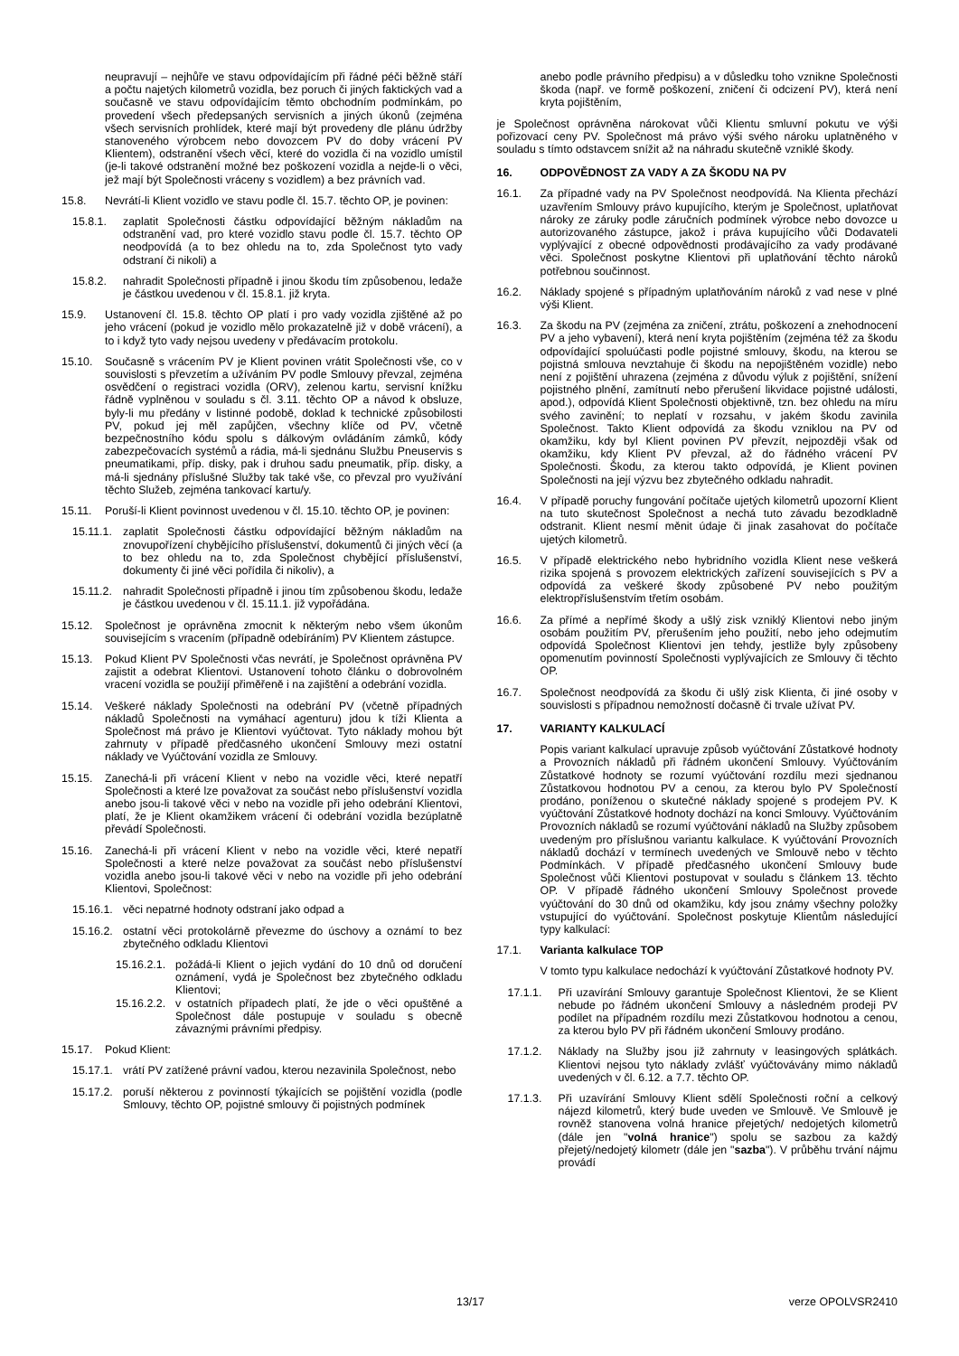neupravují – nejhůře ve stavu odpovídajícím při řádné péči běžně stáří a počtu najetých kilometrů vozidla, bez poruch či jiných faktických vad a současně ve stavu odpovídajícím těmto obchodním podmínkám, po provedení všech předepsaných servisních a jiných úkonů (zejména všech servisních prohlídek, které mají být provedeny dle plánu údržby stanoveného výrobcem nebo dovozcem PV do doby vrácení PV Klientem), odstranění všech věcí, které do vozidla či na vozidlo umístil (je-li takové odstranění možné bez poškození vozidla a nejde-li o věci, jež mají být Společnosti vráceny s vozidlem) a bez právních vad.
15.8. Nevrátí-li Klient vozidlo ve stavu podle čl. 15.7. těchto OP, je povinen:
15.8.1. zaplatit Společnosti částku odpovídající běžným nákladům na odstranění vad, pro které vozidlo stavu podle čl. 15.7. těchto OP neodpovídá (a to bez ohledu na to, zda Společnost tyto vady odstraní či nikoli) a
15.8.2. nahradit Společnosti případně i jinou škodu tím způsobenou, ledaže je částkou uvedenou v čl. 15.8.1. již kryta.
15.9. Ustanovení čl. 15.8. těchto OP platí i pro vady vozidla zjištěné až po jeho vrácení (pokud je vozidlo mělo prokazatelně již v době vrácení), a to i když tyto vady nejsou uvedeny v předávacím protokolu.
15.10. Současně s vrácením PV je Klient povinen vrátit Společnosti vše, co v souvislosti s převzetím a užíváním PV podle Smlouvy převzal, zejména osvědčení o registraci vozidla (ORV), zelenou kartu, servisní knížku řádně vyplněnou v souladu s čl. 3.11. těchto OP a návod k obsluze, byly-li mu předány v listinné podobě, doklad k technické způsobilosti PV, pokud jej měl zapůjčen, všechny klíče od PV, včetně bezpečnostního kódu spolu s dálkovým ovládáním zámků, kódy zabezpečovacích systémů a rádia, má-li sjednánu Službu Pneuservis s pneumatikami, příp. disky, pak i druhou sadu pneumatik, příp. disky, a má-li sjednány příslušné Služby tak také vše, co převzal pro využívání těchto Služeb, zejména tankovací kartu/y.
15.11. Poruší-li Klient povinnost uvedenou v čl. 15.10. těchto OP, je povinen:
15.11.1. zaplatit Společnosti částku odpovídající běžným nákladům na znovupořízení chybějícího příslušenství, dokumentů či jiných věcí (a to bez ohledu na to, zda Společnost chybějící příslušenství, dokumenty či jiné věci pořídila či nikoliv), a
15.11.2. nahradit Společnosti případně i jinou tím způsobenou škodu, ledaže je částkou uvedenou v čl. 15.11.1. již vypořádána.
15.12. Společnost je oprávněna zmocnit k některým nebo všem úkonům souvisejícím s vracením (případně odebíráním) PV Klientem zástupce.
15.13. Pokud Klient PV Společnosti včas nevrátí, je Společnost oprávněna PV zajistit a odebrat Klientovi. Ustanovení tohoto článku o dobrovolném vracení vozidla se použijí přiměřeně i na zajištění a odebrání vozidla.
15.14. Veškeré náklady Společnosti na odebrání PV (včetně případných nákladů Společnosti na vymáhací agenturu) jdou k tíži Klienta a Společnost má právo je Klientovi vyúčtovat. Tyto náklady mohou být zahrnuty v případě předčasného ukončení Smlouvy mezi ostatní náklady ve Vyúčtování vozidla ze Smlouvy.
15.15. Zanechá-li při vrácení Klient v nebo na vozidle věci, které nepatří Společnosti a které lze považovat za součást nebo příslušenství vozidla anebo jsou-li takové věci v nebo na vozidle při jeho odebrání Klientovi, platí, že je Klient okamžikem vrácení či odebrání vozidla bezúplatně převádí Společnosti.
15.16. Zanechá-li při vrácení Klient v nebo na vozidle věci, které nepatří Společnosti a které nelze považovat za součást nebo příslušenství vozidla anebo jsou-li takové věci v nebo na vozidle při jeho odebrání Klientovi, Společnost:
15.16.1. věci nepatrné hodnoty odstraní jako odpad a
15.16.2. ostatní věci protokolárně převezme do úschovy a oznámí to bez zbytečného odkladu Klientovi
15.16.2.1. požádá-li Klient o jejich vydání do 10 dnů od doručení oznámení, vydá je Společnost bez zbytečného odkladu Klientovi;
15.16.2.2. v ostatních případech platí, že jde o věci opuštěné a Společnost dále postupuje v souladu s obecně závaznými právními předpisy.
15.17. Pokud Klient:
15.17.1. vrátí PV zatížené právní vadou, kterou nezavinila Společnost, nebo
15.17.2. poruší některou z povinností týkajících se pojištění vozidla (podle Smlouvy, těchto OP, pojistné smlouvy či pojistných podmínek
anebo podle právního předpisu) a v důsledku toho vznikne Společnosti škoda (např. ve formě poškození, zničení či odcizení PV), která není kryta pojištěním,
je Společnost oprávněna nárokovat vůči Klientu smluvní pokutu ve výši pořizovací ceny PV. Společnost má právo výši svého nároku uplatněného v souladu s tímto odstavcem snížit až na náhradu skutečně vzniklé škody.
16. ODPOVĚDNOST ZA VADY A ZA ŠKODU NA PV
16.1. Za případné vady na PV Společnost neodpovídá. Na Klienta přechází uzavřením Smlouvy právo kupujícího, kterým je Společnost, uplatňovat nároky ze záruky podle záručních podmínek výrobce nebo dovozce u autorizovaného zástupce, jakož i práva kupujícího vůči Dodavateli vyplývající z obecné odpovědnosti prodávajícího za vady prodávané věci. Společnost poskytne Klientovi při uplatňování těchto nároků potřebnou součinnost.
16.2. Náklady spojené s případným uplatňováním nároků z vad nese v plné výši Klient.
16.3. Za škodu na PV (zejména za zničení, ztrátu, poškození a znehodnocení PV a jeho vybavení), která není kryta pojištěním (zejména též za škodu odpovídající spoluúčasti podle pojistné smlouvy, škodu, na kterou se pojistná smlouva nevztahuje či škodu na nepojištěném vozidle) nebo není z pojištění uhrazena (zejména z důvodu výluk z pojištění, snížení pojistného plnění, zamítnutí nebo přerušení likvidace pojistné události, apod.), odpovídá Klient Společnosti objektivně, tzn. bez ohledu na míru svého zavinění; to neplatí v rozsahu, v jakém škodu zavinila Společnost. Takto Klient odpovídá za škodu vzniklou na PV od okamžiku, kdy byl Klient povinen PV převzít, nejpozději však od okamžiku, kdy Klient PV převzal, až do řádného vrácení PV Společnosti. Škodu, za kterou takto odpovídá, je Klient povinen Společnosti na její výzvu bez zbytečného odkladu nahradit.
16.4. V případě poruchy fungování počítače ujetých kilometrů upozorní Klient na tuto skutečnost Společnost a nechá tuto závadu bezodkladně odstranit. Klient nesmí měnit údaje či jinak zasahovat do počítače ujetých kilometrů.
16.5. V případě elektrického nebo hybridního vozidla Klient nese veškerá rizika spojená s provozem elektrických zařízení souvisejících s PV a odpovídá za veškeré škody způsobené PV nebo použitým elektropříslušenstvím třetím osobám.
16.6. Za přímé a nepřímé škody a ušlý zisk vzniklý Klientovi nebo jiným osobám použitím PV, přerušením jeho použití, nebo jeho odejmutím odpovídá Společnost Klientovi jen tehdy, jestliže byly způsobeny opomenutím povinností Společnosti vyplývajících ze Smlouvy či těchto OP.
16.7. Společnost neodpovídá za škodu či ušlý zisk Klienta, či jiné osoby v souvislosti s případnou nemožností dočasně či trvale užívat PV.
17. VARIANTY KALKULACÍ
Popis variant kalkulací upravuje způsob vyúčtování Zůstatkové hodnoty a Provozních nákladů při řádném ukončení Smlouvy. Vyúčtováním Zůstatkové hodnoty se rozumí vyúčtování rozdílu mezi sjednanou Zůstatkovou hodnotou PV a cenou, za kterou bylo PV Společností prodáno, poníženou o skutečné náklady spojené s prodejem PV. K vyúčtování Zůstatkové hodnoty dochází na konci Smlouvy. Vyúčtováním Provozních nákladů se rozumí vyúčtování nákladů na Služby způsobem uvedeným pro příslušnou variantu kalkulace. K vyúčtování Provozních nákladů dochází v termínech uvedených ve Smlouvě nebo v těchto Podmínkách. V případě předčasného ukončení Smlouvy bude Společnost vůči Klientovi postupovat v souladu s článkem 13. těchto OP. V případě řádného ukončení Smlouvy Společnost provede vyúčtování do 30 dnů od okamžiku, kdy jsou známy všechny položky vstupující do vyúčtování. Společnost poskytuje Klientům následující typy kalkulací:
17.1. Varianta kalkulace TOP
V tomto typu kalkulace nedochází k vyúčtování Zůstatkové hodnoty PV.
17.1.1. Při uzavírání Smlouvy garantuje Společnost Klientovi, že se Klient nebude po řádném ukončení Smlouvy a následném prodeji PV podílet na případném rozdílu mezi Zůstatkovou hodnotou a cenou, za kterou bylo PV při řádném ukončení Smlouvy prodáno.
17.1.2. Náklady na Služby jsou již zahrnuty v leasingových splátkách. Klientovi nejsou tyto náklady zvlášť vyúčtovávány mimo nákladů uvedených v čl. 6.12. a 7.7. těchto OP.
17.1.3. Při uzavírání Smlouvy Klient sdělí Společnosti roční a celkový nájezd kilometrů, který bude uveden ve Smlouvě. Ve Smlouvě je rovněž stanovena volná hranice přejetých/ nedojetých kilometrů (dále jen "volná hranice") spolu se sazbou za každý přejetý/nedojetý kilometr (dále jen "sazba"). V průběhu trvání nájmu provádí
13/17 verze OPOLVSR2410